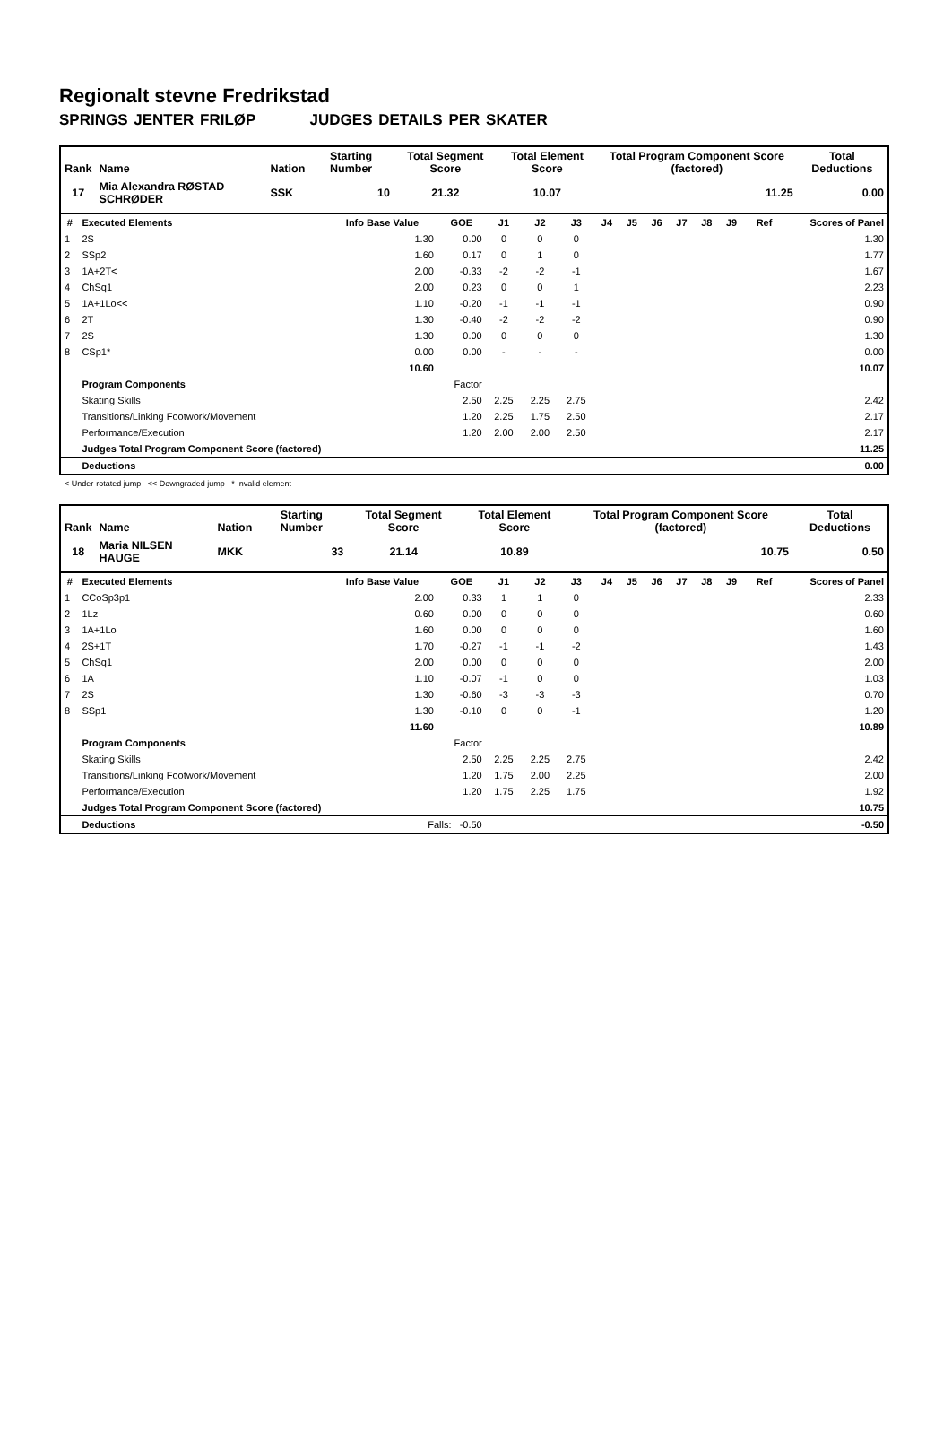Regionalt stevne Fredrikstad
SPRINGS JENTER FRILØP JUDGES DETAILS PER SKATER
| Rank | Name | Nation | Starting Number | Total Segment Score | Total Element Score | Total Program Component Score (factored) | Total Deductions |
| --- | --- | --- | --- | --- | --- | --- | --- |
| 17 | Mia Alexandra RØSTAD SCHRØDER | SSK | 10 | 21.32 | 10.07 | 11.25 | 0.00 |
| # | Executed Elements | Info Base Value | GOE | J1 | J2 | J3 | J4 | J5 | J6 | J7 | J8 | J9 | Ref | Scores of Panel |
| --- | --- | --- | --- | --- | --- | --- | --- | --- | --- | --- | --- | --- | --- | --- |
| 1 | 2S | 1.30 | 0.00 | 0 | 0 | 0 | | | | | | | | 1.30 |
| 2 | SSp2 | 1.60 | 0.17 | 0 | 1 | 0 | | | | | | | | 1.77 |
| 3 | 1A+2T< | 2.00 | -0.33 | -2 | -2 | -1 | | | | | | | | 1.67 |
| 4 | ChSq1 | 2.00 | 0.23 | 0 | 0 | 1 | | | | | | | | 2.23 |
| 5 | 1A+1Lo<< | 1.10 | -0.20 | -1 | -1 | -1 | | | | | | | | 0.90 |
| 6 | 2T | 1.30 | -0.40 | -2 | -2 | -2 | | | | | | | | 0.90 |
| 7 | 2S | 1.30 | 0.00 | 0 | 0 | 0 | | | | | | | | 1.30 |
| 8 | CSp1* | 0.00 | 0.00 | - | - | - | | | | | | | | 0.00 |
| | | 10.60 | | | | | | | | | | | | 10.07 |
| | Program Components | | Factor | | | | | | | | | | | |
| | Skating Skills | | 2.50 | 2.25 | 2.25 | 2.75 | | | | | | | | 2.42 |
| | Transitions/Linking Footwork/Movement | | 1.20 | 2.25 | 1.75 | 2.50 | | | | | | | | 2.17 |
| | Performance/Execution | | 1.20 | 2.00 | 2.00 | 2.50 | | | | | | | | 2.17 |
| | Judges Total Program Component Score (factored) | | | | | | | | | | | | | 11.25 |
| | Deductions | | | | | | | | | | | | | 0.00 |
< Under-rotated jump << Downgraded jump * Invalid element
| Rank | Name | Nation | Starting Number | Total Segment Score | Total Element Score | Total Program Component Score (factored) | Total Deductions |
| --- | --- | --- | --- | --- | --- | --- | --- |
| 18 | Maria NILSEN HAUGE | MKK | 33 | 21.14 | 10.89 | 10.75 | 0.50 |
| # | Executed Elements | Info Base Value | GOE | J1 | J2 | J3 | J4 | J5 | J6 | J7 | J8 | J9 | Ref | Scores of Panel |
| --- | --- | --- | --- | --- | --- | --- | --- | --- | --- | --- | --- | --- | --- | --- |
| 1 | CCoSp3p1 | 2.00 | 0.33 | 1 | 1 | 0 | | | | | | | | 2.33 |
| 2 | 1Lz | 0.60 | 0.00 | 0 | 0 | 0 | | | | | | | | 0.60 |
| 3 | 1A+1Lo | 1.60 | 0.00 | 0 | 0 | 0 | | | | | | | | 1.60 |
| 4 | 2S+1T | 1.70 | -0.27 | -1 | -1 | -2 | | | | | | | | 1.43 |
| 5 | ChSq1 | 2.00 | 0.00 | 0 | 0 | 0 | | | | | | | | 2.00 |
| 6 | 1A | 1.10 | -0.07 | -1 | 0 | 0 | | | | | | | | 1.03 |
| 7 | 2S | 1.30 | -0.60 | -3 | -3 | -3 | | | | | | | | 0.70 |
| 8 | SSp1 | 1.30 | -0.10 | 0 | 0 | -1 | | | | | | | | 1.20 |
| | | 11.60 | | | | | | | | | | | | 10.89 |
| | Program Components | | Factor | | | | | | | | | | | |
| | Skating Skills | | 2.50 | 2.25 | 2.25 | 2.75 | | | | | | | | 2.42 |
| | Transitions/Linking Footwork/Movement | | 1.20 | 1.75 | 2.00 | 2.25 | | | | | | | | 2.00 |
| | Performance/Execution | | 1.20 | 1.75 | 2.25 | 1.75 | | | | | | | | 1.92 |
| | Judges Total Program Component Score (factored) | | | | | | | | | | | | | 10.75 |
| | Deductions | Falls: -0.50 | | | | | | | | | | | | -0.50 |